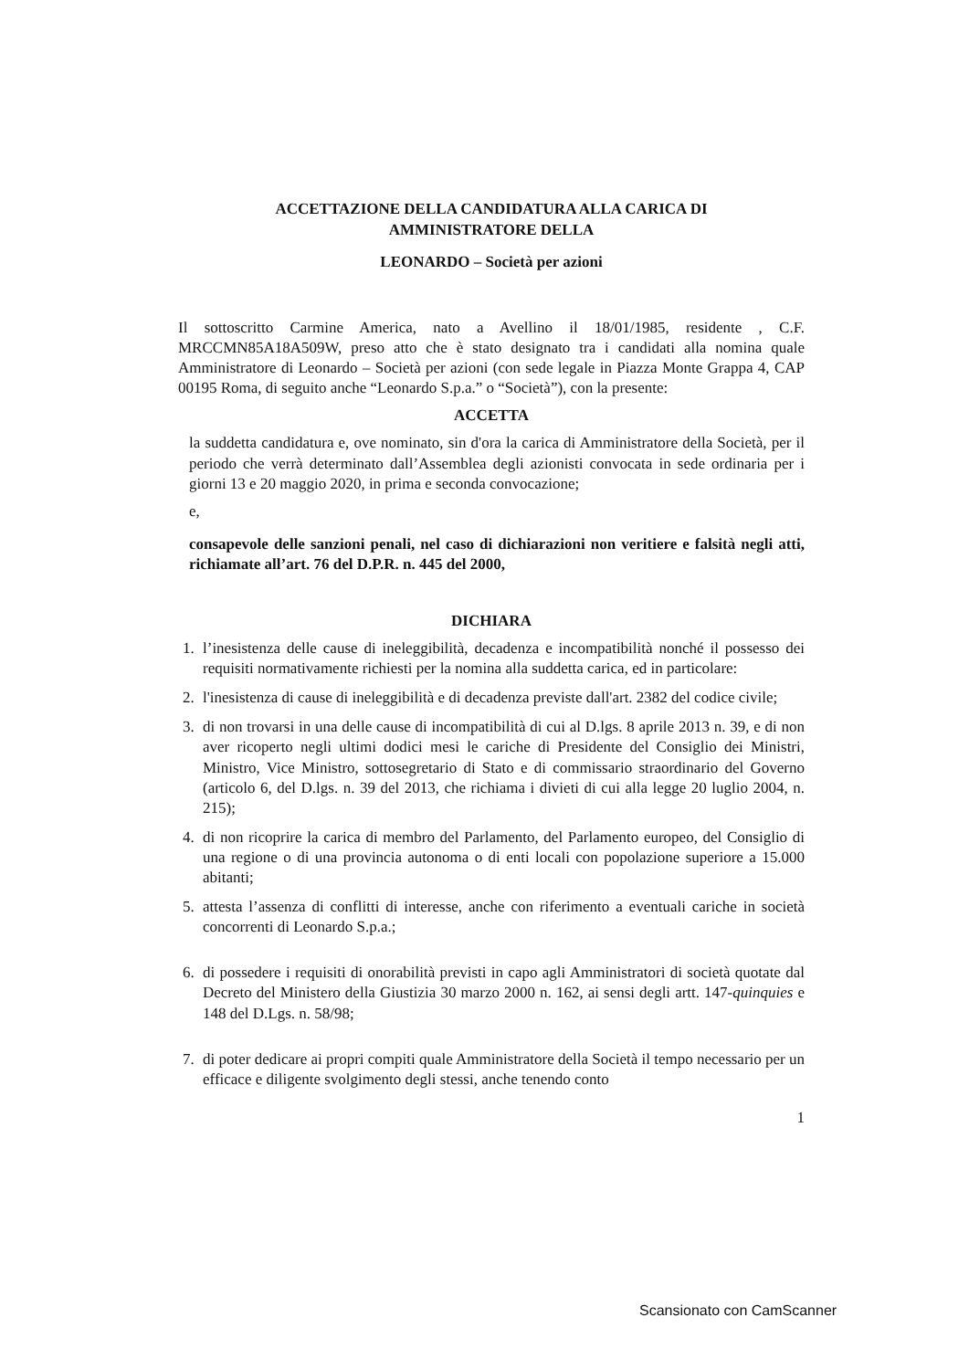ACCETTAZIONE DELLA CANDIDATURA ALLA CARICA DI
AMMINISTRATORE DELLA
LEONARDO – Società per azioni
Il sottoscritto Carmine America, nato a Avellino il 18/01/1985, residente , C.F. MRCCMN85A18A509W, preso atto che è stato designato tra i candidati alla nomina quale Amministratore di Leonardo – Società per azioni (con sede legale in Piazza Monte Grappa 4, CAP 00195 Roma, di seguito anche “Leonardo S.p.a.” o “Società”), con la presente:
ACCETTA
la suddetta candidatura e, ove nominato, sin d'ora la carica di Amministratore della Società, per il periodo che verrà determinato dall’Assemblea degli azionisti convocata in sede ordinaria per i giorni 13 e 20 maggio 2020, in prima e seconda convocazione;
e,
consapevole delle sanzioni penali, nel caso di dichiarazioni non veritiere e falsità negli atti, richiamate all’art. 76 del D.P.R. n. 445 del 2000,
DICHIARA
1. l’inesistenza delle cause di ineleggibilità, decadenza e incompatibilità nonché il possesso dei requisiti normativamente richiesti per la nomina alla suddetta carica, ed in particolare:
2. l'inesistenza di cause di ineleggibilità e di decadenza previste dall'art. 2382 del codice civile;
3. di non trovarsi in una delle cause di incompatibilità di cui al D.lgs. 8 aprile 2013 n. 39, e di non aver ricoperto negli ultimi dodici mesi le cariche di Presidente del Consiglio dei Ministri, Ministro, Vice Ministro, sottosegretario di Stato e di commissario straordinario del Governo (articolo 6, del D.lgs. n. 39 del 2013, che richiama i divieti di cui alla legge 20 luglio 2004, n. 215);
4. di non ricoprire la carica di membro del Parlamento, del Parlamento europeo, del Consiglio di una regione o di una provincia autonoma o di enti locali con popolazione superiore a 15.000 abitanti;
5. attesta l’assenza di conflitti di interesse, anche con riferimento a eventuali cariche in società concorrenti di Leonardo S.p.a.;
6. di possedere i requisiti di onorabilità previsti in capo agli Amministratori di società quotate dal Decreto del Ministero della Giustizia 30 marzo 2000 n. 162, ai sensi degli artt. 147-quinquies e 148 del D.Lgs. n. 58/98;
7. di poter dedicare ai propri compiti quale Amministratore della Società il tempo necessario per un efficace e diligente svolgimento degli stessi, anche tenendo conto
1
Scansionato con CamScanner